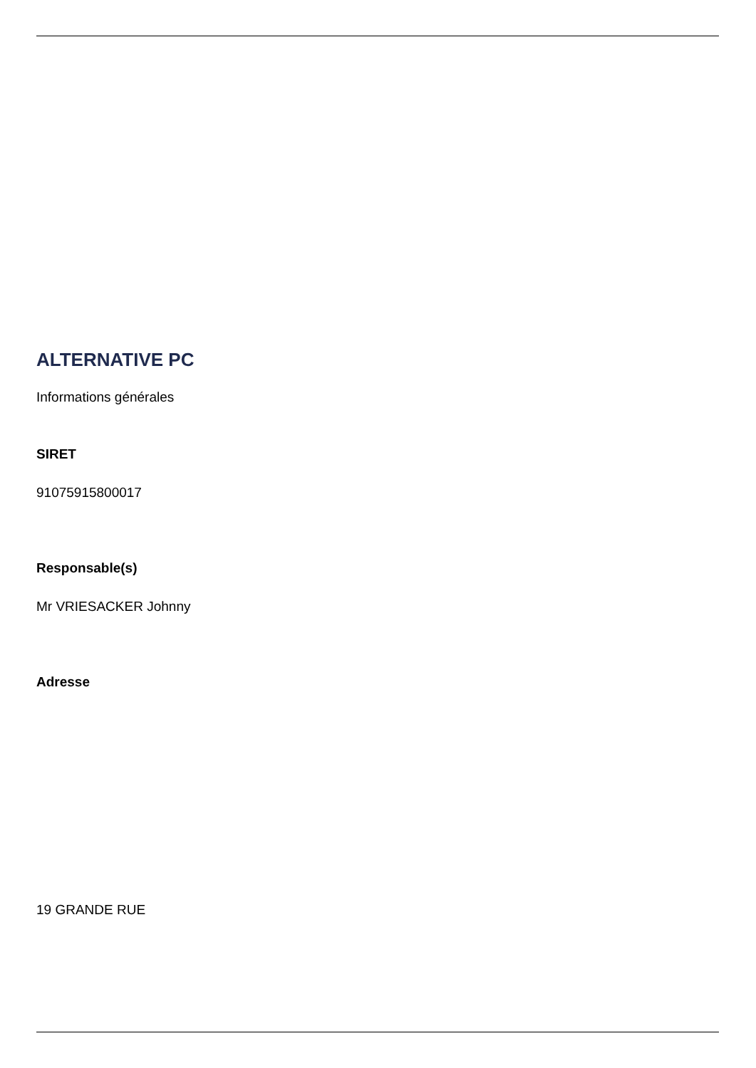ALTERNATIVE PC
Informations générales
SIRET
91075915800017
Responsable(s)
Mr VRIESACKER Johnny
Adresse
19 GRANDE RUE